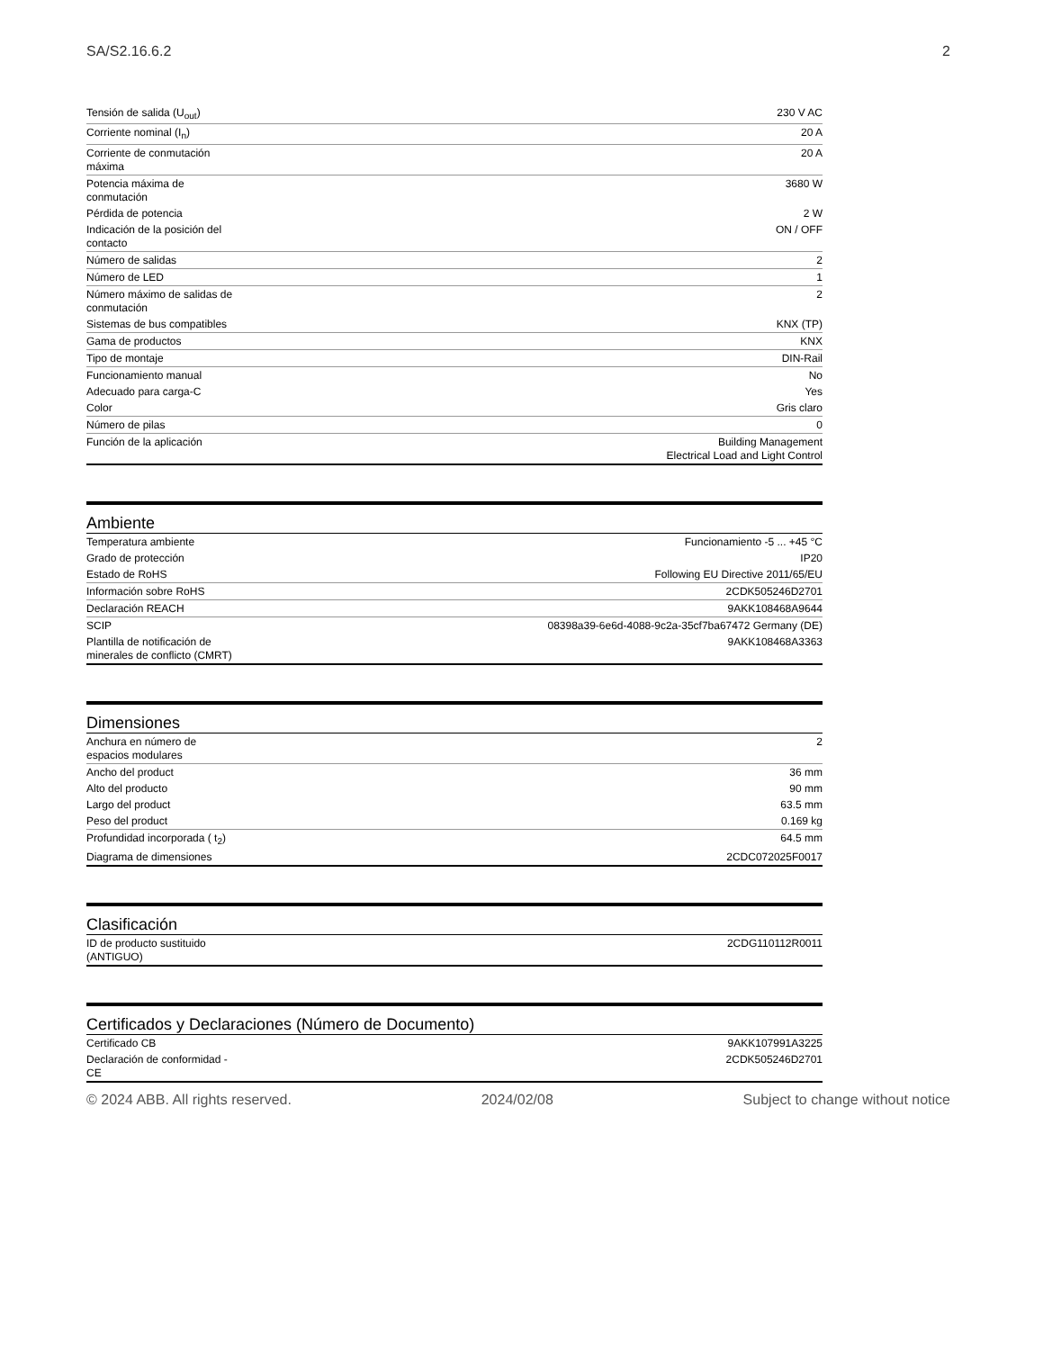SA/S2.16.6.2 2
| Tensión de salida (U<sub>out</sub>) | 230 V AC |
| Corriente nominal (I<sub>n</sub>) | 20 A |
| Corriente de conmutación máxima | 20 A |
| Potencia máxima de conmutación | 3680 W |
| Pérdida de potencia | 2 W |
| Indicación de la posición del contacto | ON / OFF |
| Número de salidas | 2 |
| Número de LED | 1 |
| Número máximo de salidas de conmutación | 2 |
| Sistemas de bus compatibles | KNX (TP) |
| Gama de productos | KNX |
| Tipo de montaje | DIN-Rail |
| Funcionamiento manual | No |
| Adecuado para carga-C | Yes |
| Color | Gris claro |
| Número de pilas | 0 |
| Función de la aplicación | Building Management Electrical Load and Light Control |
Ambiente
| Temperatura ambiente | Funcionamiento -5 ... +45 °C |
| Grado de protección | IP20 |
| Estado de RoHS | Following EU Directive 2011/65/EU |
| Información sobre RoHS | 2CDK505246D2701 |
| Declaración REACH | 9AKK108468A9644 |
| SCIP | 08398a39-6e6d-4088-9c2a-35cf7ba67472 Germany (DE) |
| Plantilla de notificación de minerales de conflicto (CMRT) | 9AKK108468A3363 |
Dimensiones
| Anchura en número de espacios modulares | 2 |
| Ancho del product | 36 mm |
| Alto del producto | 90 mm |
| Largo del product | 63.5 mm |
| Peso del product | 0.169 kg |
| Profundidad incorporada ( t<sub>2</sub>) | 64.5 mm |
| Diagrama de dimensiones | 2CDC072025F0017 |
Clasificación
| ID de producto sustituido (ANTIGUO) | 2CDG110112R0011 |
Certificados y Declaraciones (Número de Documento)
| Certificado CB | 9AKK107991A3225 |
| Declaración de conformidad - CE | 2CDK505246D2701 |
© 2024 ABB. All rights reserved. 2024/02/08 Subject to change without notice